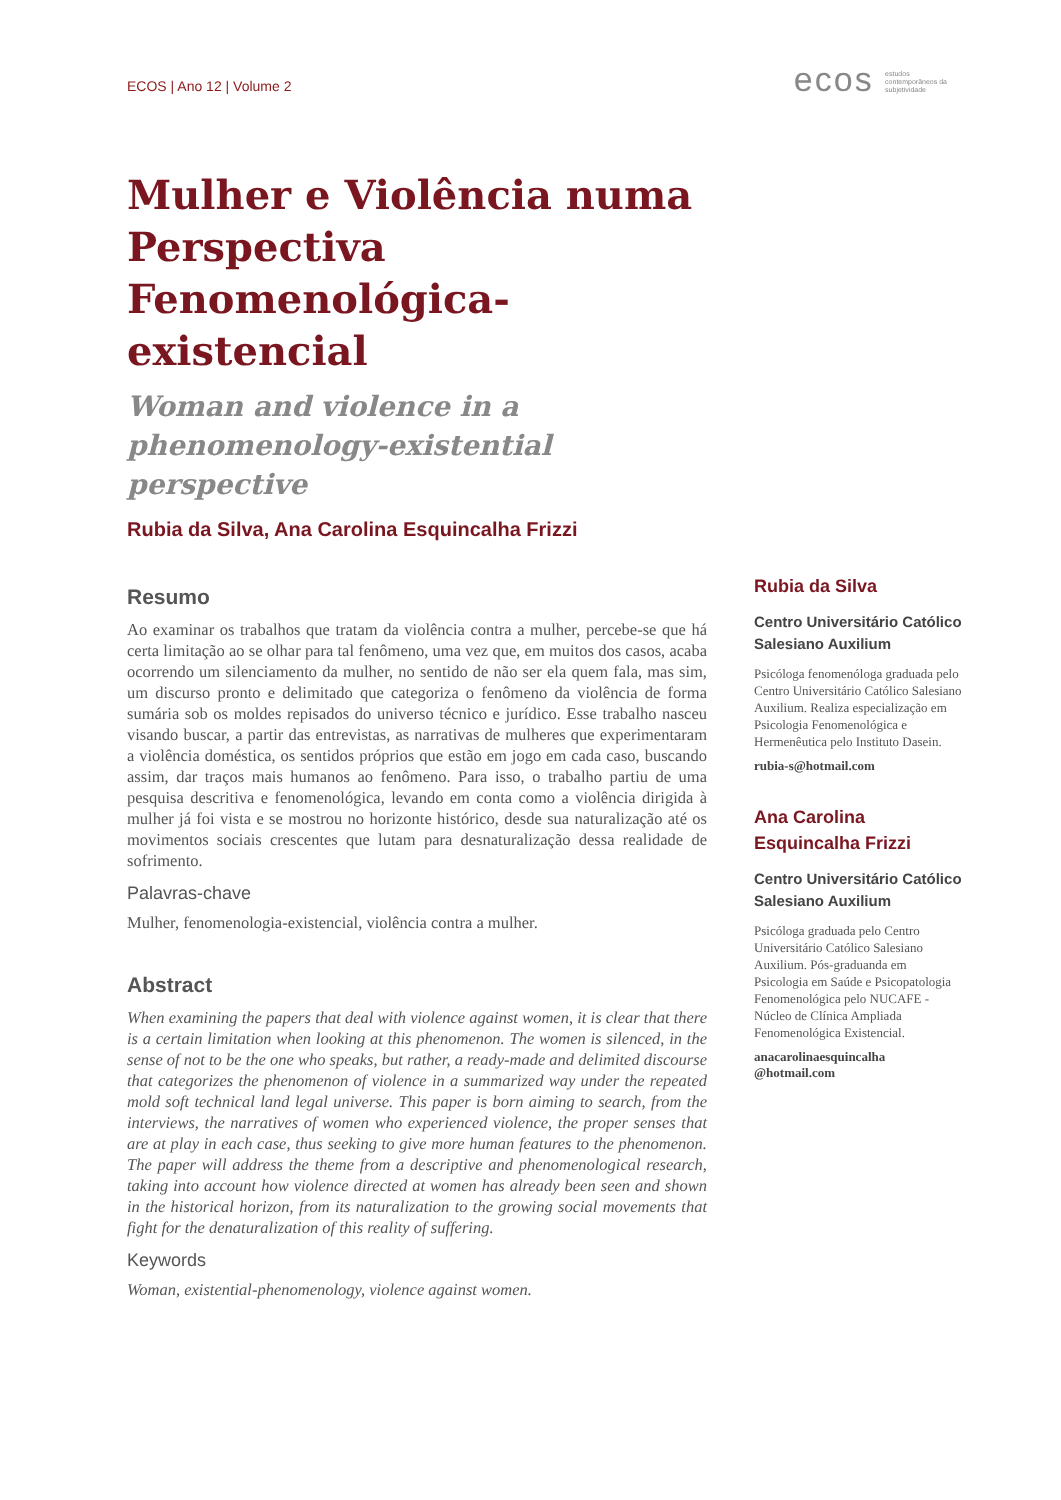ECOS | Ano 12 | Volume 2
ecos estudos
contemporâneos da
subjetividade
Mulher e Violência numa Perspectiva Fenomenológica-existencial
Woman and violence in a phenomenology-existential perspective
Rubia da Silva, Ana Carolina Esquincalha Frizzi
Resumo
Ao examinar os trabalhos que tratam da violência contra a mulher, percebe-se que há certa limitação ao se olhar para tal fenômeno, uma vez que, em muitos dos casos, acaba ocorrendo um silenciamento da mulher, no sentido de não ser ela quem fala, mas sim, um discurso pronto e delimitado que categoriza o fenômeno da violência de forma sumária sob os moldes repisados do universo técnico e jurídico. Esse trabalho nasceu visando buscar, a partir das entrevistas, as narrativas de mulheres que experimentaram a violência doméstica, os sentidos próprios que estão em jogo em cada caso, buscando assim, dar traços mais humanos ao fenômeno. Para isso, o trabalho partiu de uma pesquisa descritiva e fenomenológica, levando em conta como a violência dirigida à mulher já foi vista e se mostrou no horizonte histórico, desde sua naturalização até os movimentos sociais crescentes que lutam para desnaturalização dessa realidade de sofrimento.
Palavras-chave
Mulher, fenomenologia-existencial, violência contra a mulher.
Abstract
When examining the papers that deal with violence against women, it is clear that there is a certain limitation when looking at this phenomenon. The women is silenced, in the sense of not to be the one who speaks, but rather, a ready-made and delimited discourse that categorizes the phenomenon of violence in a summarized way under the repeated mold soft technical land legal universe. This paper is born aiming to search, from the interviews, the narratives of women who experienced violence, the proper senses that are at play in each case, thus seeking to give more human features to the phenomenon. The paper will address the theme from a descriptive and phenomenological research, taking into account how violence directed at women has already been seen and shown in the historical horizon, from its naturalization to the growing social movements that fight for the denaturalization of this reality of suffering.
Keywords
Woman, existential-phenomenology, violence against women.
Rubia da Silva
Centro Universitário Católico Salesiano Auxilium
Psicóloga fenomenóloga graduada pelo Centro Universitário Católico Salesiano Auxilium. Realiza especialização em Psicologia Fenomenológica e Hermenêutica pelo Instituto Dasein.
rubia-s@hotmail.com
Ana Carolina Esquincalha Frizzi
Centro Universitário Católico Salesiano Auxilium
Psicóloga graduada pelo Centro Universitário Católico Salesiano Auxilium. Pós-graduanda em Psicologia em Saúde e Psicopatologia Fenomenológica pelo NUCAFE - Núcleo de Clínica Ampliada Fenomenológica Existencial.
anacarolinaesquincalha @hotmail.com